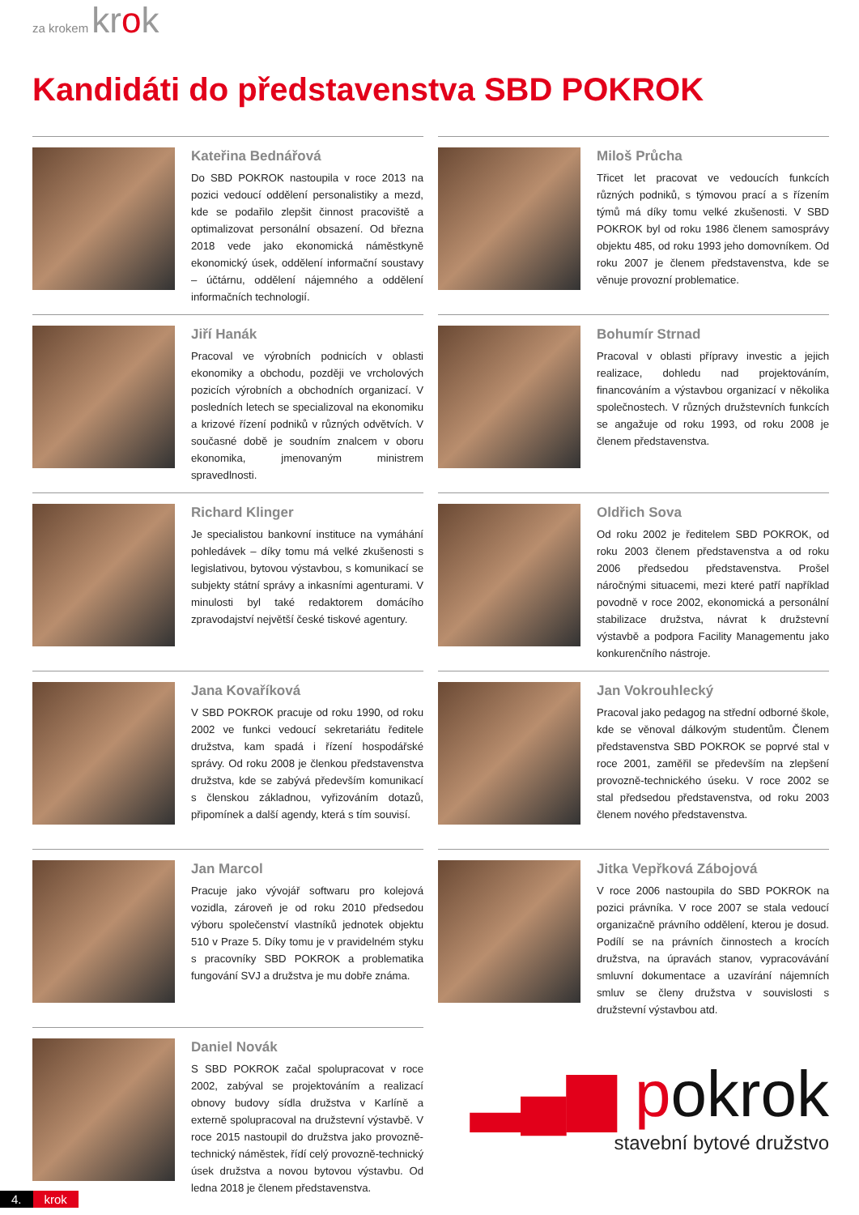za krokem krok
Kandidáti do představenstva SBD POKROK
Kateřina Bednářová
Do SBD POKROK nastoupila v roce 2013 na pozici vedoucí oddělení personalistiky a mezd, kde se podařilo zlepšit činnost pracoviště a optimalizovat personální obsazení. Od března 2018 vede jako ekonomická náměstkyně ekonomický úsek, oddělení informační soustavy – účtárnu, oddělení nájemného a oddělení informačních technologií.
Jiří Hanák
Pracoval ve výrobních podnicích v oblasti ekonomiky a obchodu, později ve vrcholových pozicích výrobních a obchodních organizací. V posledních letech se specializoval na ekonomiku a krizové řízení podniků v různých odvětvích. V současné době je soudním znalcem v oboru ekonomika, jmenovaným ministrem spravedlnosti.
Richard Klinger
Je specialistou bankovní instituce na vymáhání pohledávek – díky tomu má velké zkušenosti s legislativou, bytovou výstavbou, s komunikací se subjekty státní správy a inkasními agenturami. V minulosti byl také redaktorem domácího zpravodajství největší české tiskové agentury.
Jana Kovaříková
V SBD POKROK pracuje od roku 1990, od roku 2002 ve funkci vedoucí sekretariátu ředitele družstva, kam spadá i řízení hospodářské správy. Od roku 2008 je členkou představenstva družstva, kde se zabývá především komunikací s členskou základnou, vyřizováním dotazů, připomínek a další agendy, která s tím souvisí.
Jan Marcol
Pracuje jako vývojář softwaru pro kolejová vozidla, zároveň je od roku 2010 předsedou výboru společenství vlastníků jednotek objektu 510 v Praze 5. Díky tomu je v pravidelném styku s pracovníky SBD POKROK a problematika fungování SVJ a družstva je mu dobře známa.
Daniel Novák
S SBD POKROK začal spolupracovat v roce 2002, zabýval se projektováním a realizací obnovy budovy sídla družstva v Karlíně a externě spolupracoval na družstevní výstavbě. V roce 2015 nastoupil do družstva jako provozně-technický náměstek, řídí celý provozně-technický úsek družstva a novou bytovou výstavbu. Od ledna 2018 je členem představenstva.
Miloš Průcha
Třicet let pracovat ve vedoucích funkcích různých podniků, s týmovou prací a s řízením týmů má díky tomu velké zkušenosti. V SBD POKROK byl od roku 1986 členem samosprávy objektu 485, od roku 1993 jeho domovníkem. Od roku 2007 je členem představenstva, kde se věnuje provozní problematice.
Bohumír Strnad
Pracoval v oblasti přípravy investic a jejich realizace, dohledu nad projektováním, financováním a výstavbou organizací v několika společnostech. V různých družstevních funkcích se angažuje od roku 1993, od roku 2008 je členem představenstva.
Oldřich Sova
Od roku 2002 je ředitelem SBD POKROK, od roku 2003 členem představenstva a od roku 2006 předsedou představenstva. Prošel náročnými situacemi, mezi které patří například povodně v roce 2002, ekonomická a personální stabilizace družstva, návrat k družstevní výstavbě a podpora Facility Managementu jako konkurenčního nástroje.
Jan Vokrouhlecký
Pracoval jako pedagog na střední odborné škole, kde se věnoval dálkovým studentům. Členem představenstva SBD POKROK se poprvé stal v roce 2001, zaměřil se především na zlepšení provozně-technického úseku. V roce 2002 se stal předsedou představenstva, od roku 2003 členem nového představenstva.
Jitka Vepřková Zábojová
V roce 2006 nastoupila do SBD POKROK na pozici právníka. V roce 2007 se stala vedoucí organizačně právního oddělení, kterou je dosud. Podílí se na právních činnostech a krocích družstva, na úpravách stanov, vypracovávání smluvní dokumentace a uzavírání nájemních smluv se členy družstva v souvislosti s družstevní výstavbou atd.
▂▄▆ pokrok
stavební bytové družstvo
4. krok